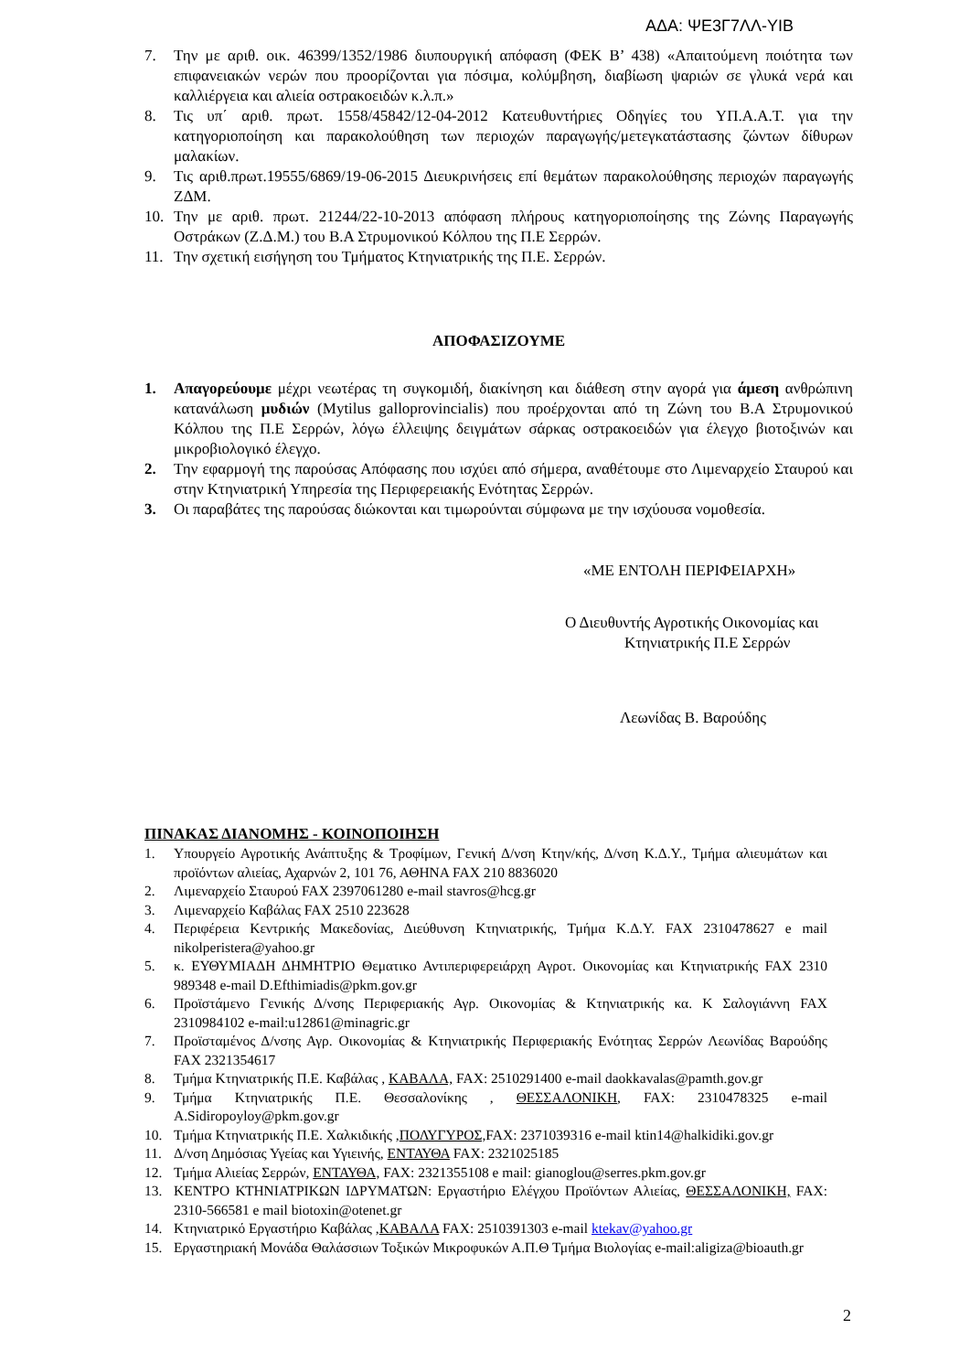ΑΔΑ: ΨΕ3Γ7ΛΛ-ΥΙΒ
7. Την με αριθ. οικ. 46399/1352/1986 διυπουργική απόφαση (ΦΕΚ Β’ 438) «Απαιτούμενη ποιότητα των επιφανειακών νερών που προορίζονται για πόσιμα, κολύμβηση, διαβίωση ψαριών σε γλυκά νερά και καλλιέργεια και αλιεία οστρακοειδών κ.λ.π.»
8. Τις υπ΄ αριθ. πρωτ. 1558/45842/12-04-2012 Κατευθυντήριες Οδηγίες του ΥΠ.Α.Α.Τ. για την κατηγοριοποίηση και παρακολούθηση των περιοχών παραγωγής/μετεγκατάστασης ζώντων δίθυρων μαλακίων.
9. Τις αριθ.πρωτ.19555/6869/19-06-2015 Διευκρινήσεις επί θεμάτων παρακολούθησης περιοχών παραγωγής ΖΔΜ.
10. Την με αριθ. πρωτ. 21244/22-10-2013 απόφαση πλήρους κατηγοριοποίησης της Ζώνης Παραγωγής Οστράκων (Ζ.Δ.Μ.) του Β.Α Στρυμονικού Κόλπου της Π.Ε Σερρών.
11. Την σχετική εισήγηση του Τμήματος Κτηνιατρικής της Π.Ε. Σερρών.
ΑΠΟΦΑΣΙΖΟΥΜΕ
1. Απαγορεύουμε μέχρι νεωτέρας τη συγκομιδή, διακίνηση και διάθεση στην αγορά για άμεση ανθρώπινη κατανάλωση μυδιών (Mytilus galloprovincialis) που προέρχονται από τη Ζώνη του Β.Α Στρυμονικού Κόλπου της Π.Ε Σερρών, λόγω έλλειψης δειγμάτων σάρκας οστρακοειδών για έλεγχο βιοτοξινών και μικροβιολογικό έλεγχο.
2. Την εφαρμογή της παρούσας Απόφασης που ισχύει από σήμερα, αναθέτουμε στο Λιμεναρχείο Σταυρού και στην Κτηνιατρική Υπηρεσία της Περιφερειακής Ενότητας Σερρών.
3. Οι παραβάτες της παρούσας διώκονται και τιμωρούνται σύμφωνα με την ισχύουσα νομοθεσία.
«ΜΕ ΕΝΤΟΛΗ ΠΕΡΙΦΕΙΑΡΧΗ»
Ο Διευθυντής Αγροτικής Οικονομίας και
Κτηνιατρικής Π.Ε Σερρών
Λεωνίδας Β. Βαρούδης
ΠΙΝΑΚΑΣ ΔΙΑΝΟΜΗΣ - ΚΟΙΝΟΠΟΙΗΣΗ
1. Υπουργείο Αγροτικής Ανάπτυξης & Τροφίμων, Γενική Δ/νση Κτην/κής, Δ/νση Κ.Δ.Υ., Τμήμα αλιευμάτων και προϊόντων αλιείας, Αχαρνών 2, 101 76, ΑΘΗΝΑ FAX 210 8836020
2. Λιμεναρχείο Σταυρού FAX 2397061280 e-mail stavros@hcg.gr
3. Λιμεναρχείο Καβάλας FAX 2510 223628
4. Περιφέρεια Κεντρικής Μακεδονίας, Διεύθυνση Κτηνιατρικής, Τμήμα Κ.Δ.Υ. FAX 2310478627 e mail nikolperistera@yahoo.gr
5. κ. ΕΥΘΥΜΙΑΔΗ ΔΗΜΗΤΡΙΟ Θεματικο Αντιπεριφερειάρχη Αγροτ. Οικονομίας και Κτηνιατρικής FAX 2310 989348 e-mail D.Efthimiadis@pkm.gov.gr
6. Προϊστάμενο Γενικής Δ/νσης Περιφεριακής Αγρ. Οικονομίας & Κτηνιατρικής κα. Κ Σαλογιάννη FAX 2310984102 e-mail:u12861@minagric.gr
7. Προϊσταμένος Δ/νσης Αγρ. Οικονομίας & Κτηνιατρικής Περιφεριακής Ενότητας Σερρών Λεωνίδας Βαρούδης FAX 2321354617
8. Τμήμα Κτηνιατρικής Π.Ε. Καβάλας , ΚΑΒΑΛΑ, FAX: 2510291400 e-mail daokkavalas@pamth.gov.gr
9. Τμήμα Κτηνιατρικής Π.Ε. Θεσσαλονίκης , ΘΕΣΣΑΛΟΝΙΚΗ, FAX: 2310478325 e-mail A.Sidiropoyloy@pkm.gov.gr
10. Τμήμα Κτηνιατρικής Π.Ε. Χαλκιδικής ,ΠΟΛΥΓΥΡΟΣ, FAX: 2371039316 e-mail ktin14@halkidiki.gov.gr
11. Δ/νση Δημόσιας Υγείας και Υγιεινής, ΕΝΤΑΥΘΑ FAX: 2321025185
12. Τμήμα Αλιείας Σερρών, ΕΝΤΑΥΘΑ, FAX: 2321355108 e mail: gianoglou@serres.pkm.gov.gr
13. ΚΕΝΤΡΟ ΚΤΗΝΙΑΤΡΙΚΩΝ ΙΔΡΥΜΑΤΩΝ: Εργαστήριο Ελέγχου Προϊόντων Αλιείας, ΘΕΣΣΑΛΟΝΙΚΗ, FAX: 2310-566581 e mail biotoxin@otenet.gr
14. Κτηνιατρικό Εργαστήριο Καβάλας ,ΚΑΒΑΛΑ FAX: 2510391303 e-mail ktekav@yahoo.gr
15. Εργαστηριακή Μονάδα Θαλάσσιων Τοξικών Μικροφυκών Α.Π.Θ Τμήμα Βιολογίας e-mail:aligiza@bioauth.gr
2